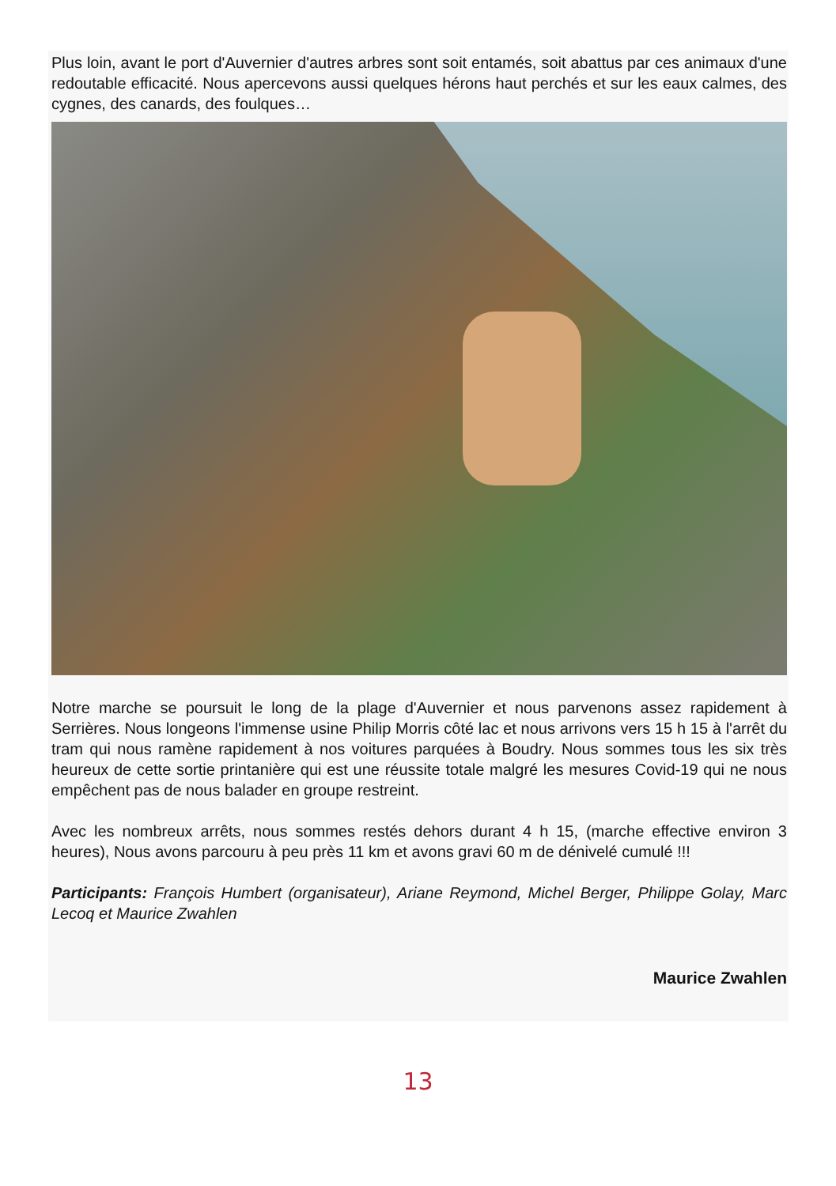Plus loin, avant le port d'Auvernier d'autres arbres sont soit entamés, soit abattus par ces animaux d'une redoutable efficacité. Nous apercevons aussi quelques hérons haut perchés et sur les eaux calmes, des cygnes, des canards, des foulques…
Notre marche se poursuit le long de la plage d'Auvernier et nous parvenons assez rapidement à Serrières. Nous longeons l'immense usine Philip Morris côté lac et nous arrivons vers 15 h 15 à l'arrêt du tram qui nous ramène rapidement à nos voitures parquées à Boudry. Nous sommes tous les six très heureux de cette sortie printanière qui est une réussite totale malgré les mesures Covid-19 qui ne nous empêchent pas de nous balader en groupe restreint.
Avec les nombreux arrêts, nous sommes restés dehors durant 4 h 15, (marche effective environ 3 heures), Nous avons parcouru à peu près 11 km et avons gravi 60 m de dénivelé cumulé !!!
Participants: François Humbert (organisateur), Ariane Reymond, Michel Berger, Philippe Golay, Marc Lecoq et Maurice Zwahlen
Maurice Zwahlen
13